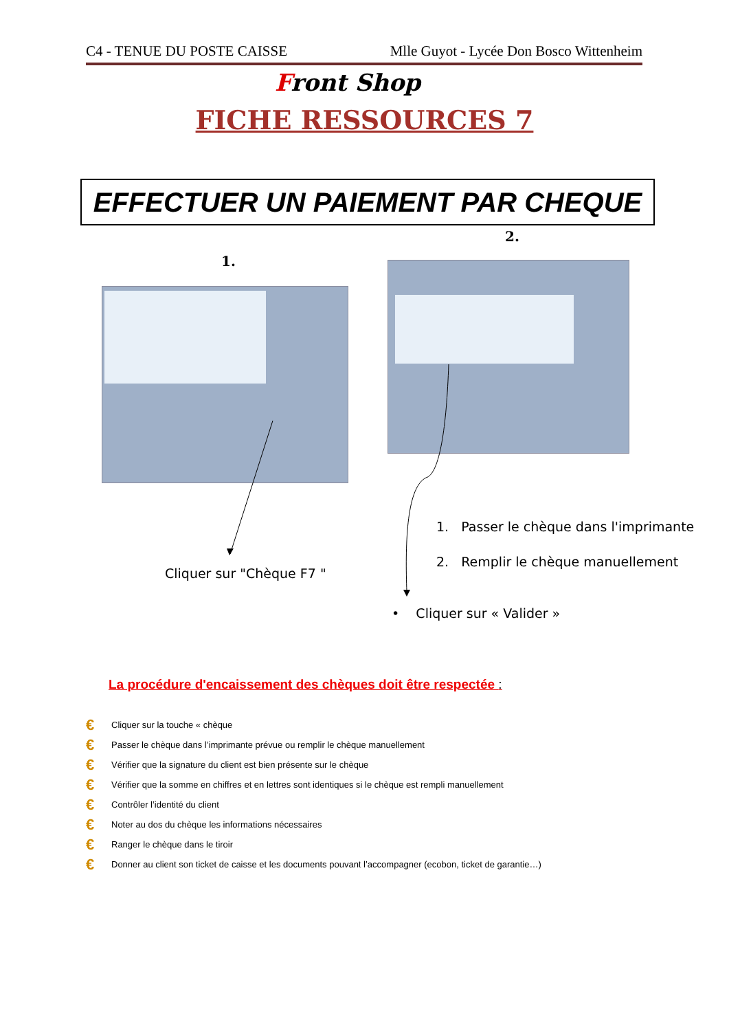C4 - TENUE DU POSTE CAISSE Mlle Guyot - Lycée Don Bosco Wittenheim
Front Shop
FICHE RESSOURCES 7
EFFECTUER UN PAIEMENT PAR CHEQUE
1.
2.
Cliquer sur "Chèque F7 "
1. Passer le chèque dans l'imprimante
2. Remplir le chèque manuellement
• Cliquer sur « Valider »
La procédure d'encaissement des chèques doit être respectée :
€ Cliquer sur la touche « chèque
€ Passer le chèque dans l’imprimante prévue ou remplir le chèque manuellement
€ Vérifier que la signature du client est bien présente sur le chèque
€ Vérifier que la somme en chiffres et en lettres sont identiques si le chèque est rempli manuellement
€ Contrôler l’identité du client
€ Noter au dos du chèque les informations nécessaires
€ Ranger le chèque dans le tiroir
€ Donner au client son ticket de caisse et les documents pouvant l’accompagner (ecobon, ticket de garantie…)